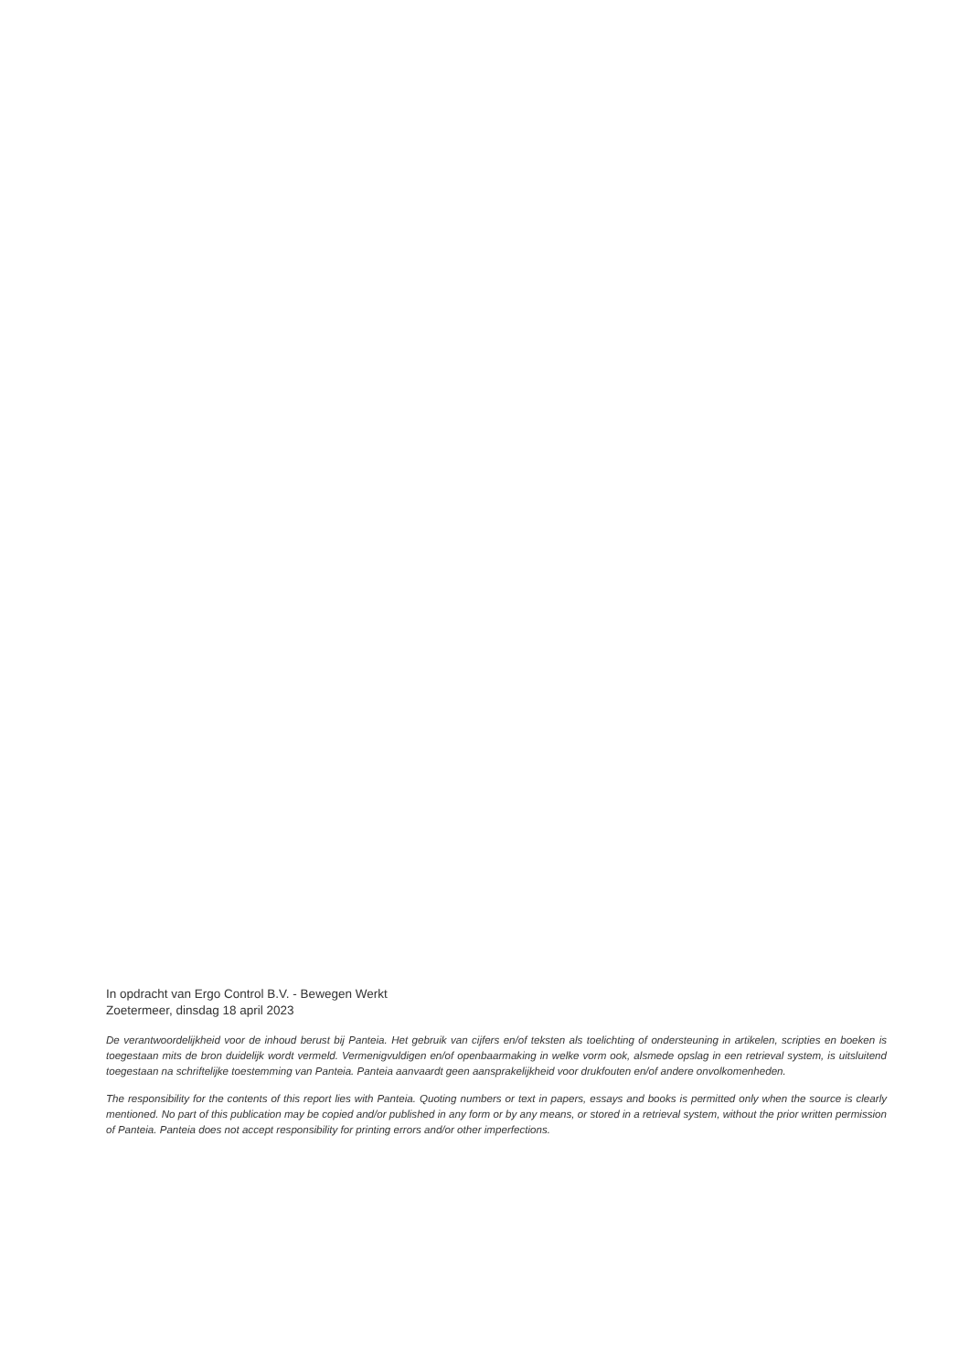In opdracht van Ergo Control B.V. - Bewegen Werkt
Zoetermeer, dinsdag 18 april 2023
De verantwoordelijkheid voor de inhoud berust bij Panteia. Het gebruik van cijfers en/of teksten als toelichting of ondersteuning in artikelen, scripties en boeken is toegestaan mits de bron duidelijk wordt vermeld. Vermenigvuldigen en/of openbaarmaking in welke vorm ook, alsmede opslag in een retrieval system, is uitsluitend toegestaan na schriftelijke toestemming van Panteia. Panteia aanvaardt geen aansprakelijkheid voor drukfouten en/of andere onvolkomenheden.
The responsibility for the contents of this report lies with Panteia. Quoting numbers or text in papers, essays and books is permitted only when the source is clearly mentioned. No part of this publication may be copied and/or published in any form or by any means, or stored in a retrieval system, without the prior written permission of Panteia. Panteia does not accept responsibility for printing errors and/or other imperfections.